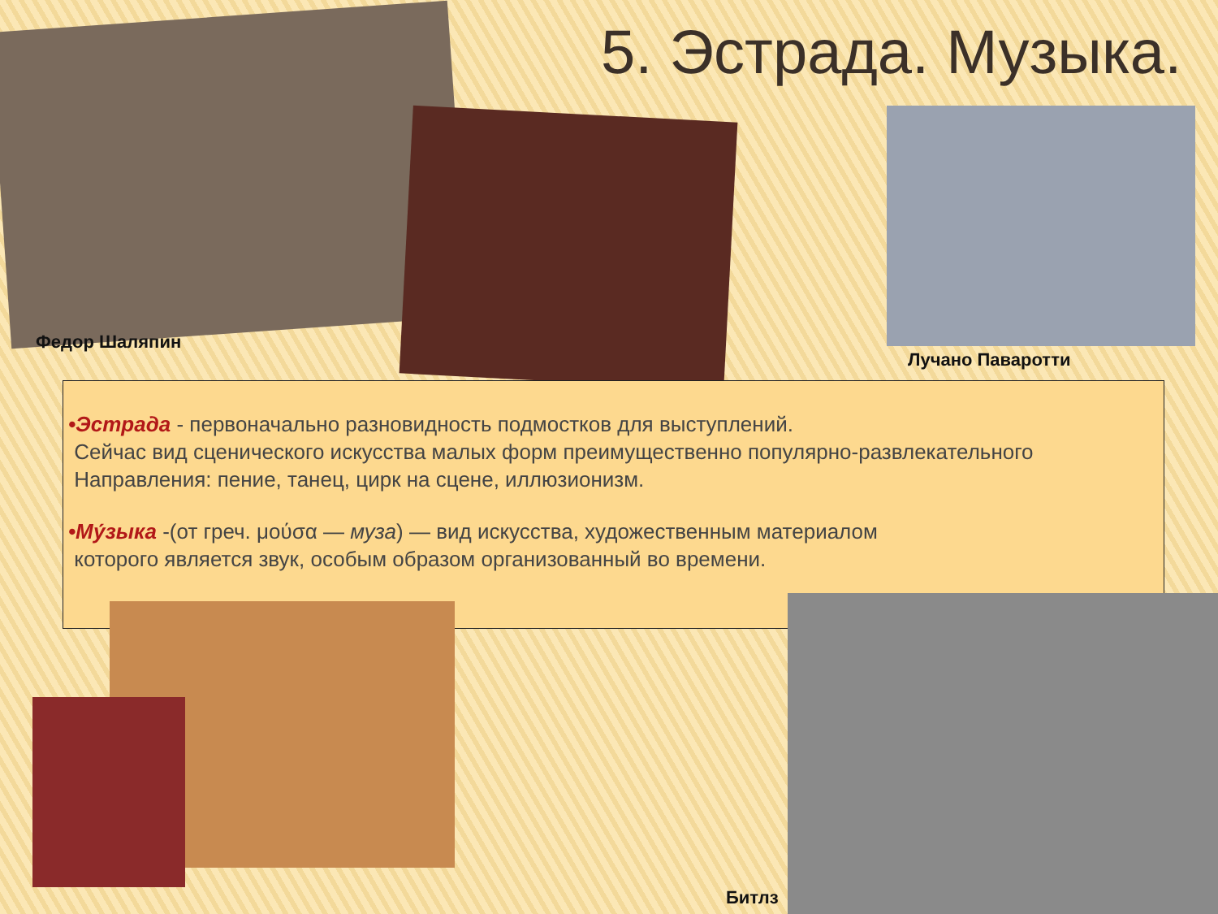•Эстрада - первоначально разновидность подмостков для выступлений.
Сейчас вид сценического искусства малых форм преимущественно популярно-развлекательного
Направления: пение, танец, цирк на сцене, иллюзионизм.
•Му́зыка -(от греч. μούσα — муза) — вид искусства, художественным материалом
которого является звук, особым образом организованный во времени.
5. Эстрада. Музыка.
Федор Шаляпин
Лучано Паваротти
Битлз